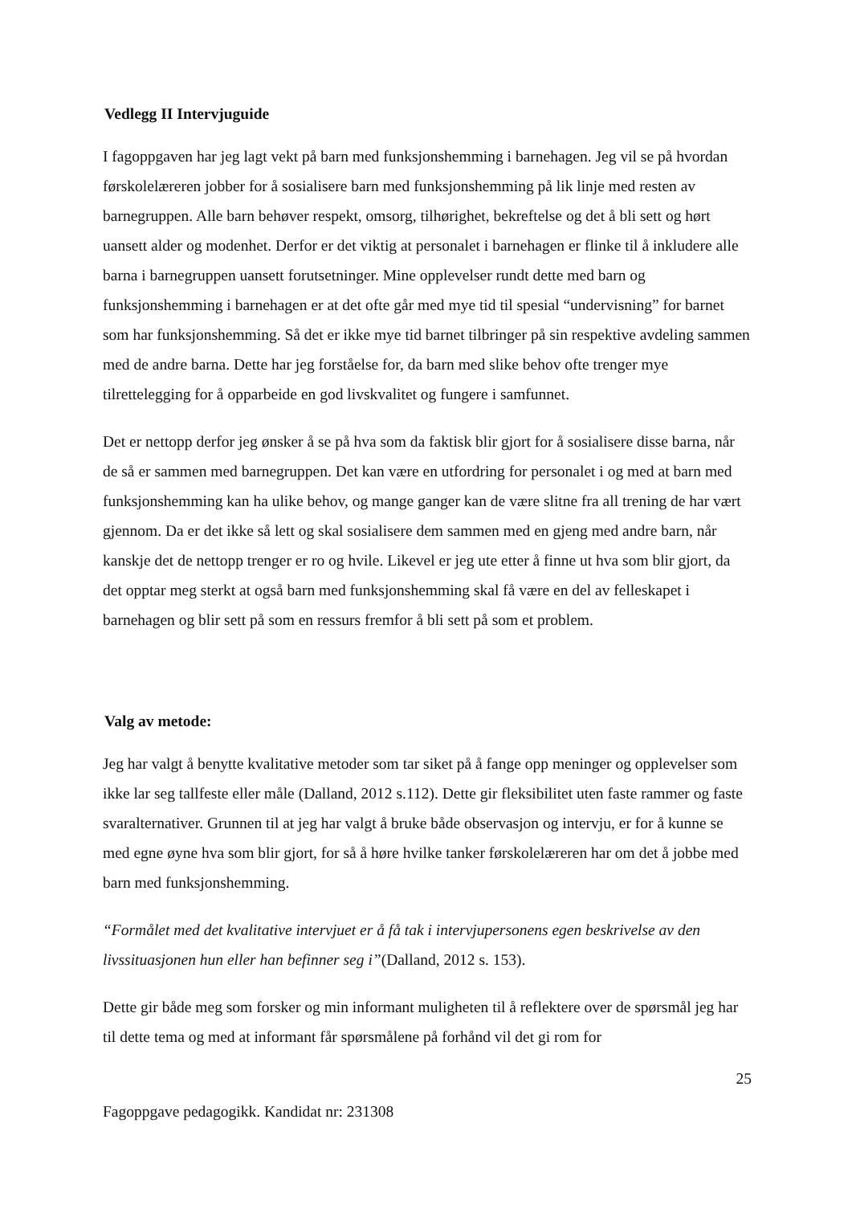Vedlegg II Intervjuguide
I fagoppgaven har jeg lagt vekt på barn med funksjonshemming i barnehagen. Jeg vil se på hvordan førskolelæreren jobber for å sosialisere barn med funksjonshemming på lik linje med resten av barnegruppen. Alle barn behøver respekt, omsorg, tilhørighet, bekreftelse og det å bli sett og hørt uansett alder og modenhet. Derfor er det viktig at personalet i barnehagen er flinke til å inkludere alle barna i barnegruppen uansett forutsetninger. Mine opplevelser rundt dette med barn og funksjonshemming i barnehagen er at det ofte går med mye tid til spesial “undervisning” for barnet som har funksjonshemming. Så det er ikke mye tid barnet tilbringer på sin respektive avdeling sammen med de andre barna. Dette har jeg forståelse for, da barn med slike behov ofte trenger mye tilrettelegging for å opparbeide en god livskvalitet og fungere i samfunnet.
Det er nettopp derfor jeg ønsker å se på hva som da faktisk blir gjort for å sosialisere disse barna, når de så er sammen med barnegruppen. Det kan være en utfordring for personalet i og med at barn med funksjonshemming kan ha ulike behov, og mange ganger kan de være slitne fra all trening de har vært gjennom. Da er det ikke så lett og skal sosialisere dem sammen med en gjeng med andre barn, når kanskje det de nettopp trenger er ro og hvile. Likevel er jeg ute etter å finne ut hva som blir gjort, da det opptar meg sterkt at også barn med funksjonshemming skal få være en del av felleskapet i barnehagen og blir sett på som en ressurs fremfor å bli sett på som et problem.
Valg av metode:
Jeg har valgt å benytte kvalitative metoder som tar siket på å fange opp meninger og opplevelser som ikke lar seg tallfeste eller måle (Dalland, 2012 s.112). Dette gir fleksibilitet uten faste rammer og faste svaralternativer. Grunnen til at jeg har valgt å bruke både observasjon og intervju, er for å kunne se med egne øyne hva som blir gjort, for så å høre hvilke tanker førskolelæreren har om det å jobbe med barn med funksjonshemming.
“Formålet med det kvalitative intervjuet er å få tak i intervjupersonens egen beskrivelse av den livssituasjonen hun eller han befinner seg i”(Dalland, 2012 s. 153).
Dette gir både meg som forsker og min informant muligheten til å reflektere over de spørsmål jeg har til dette tema og med at informant får spørsmålene på forhånd vil det gi rom for
25
Fagoppgave pedagogikk. Kandidat nr: 231308